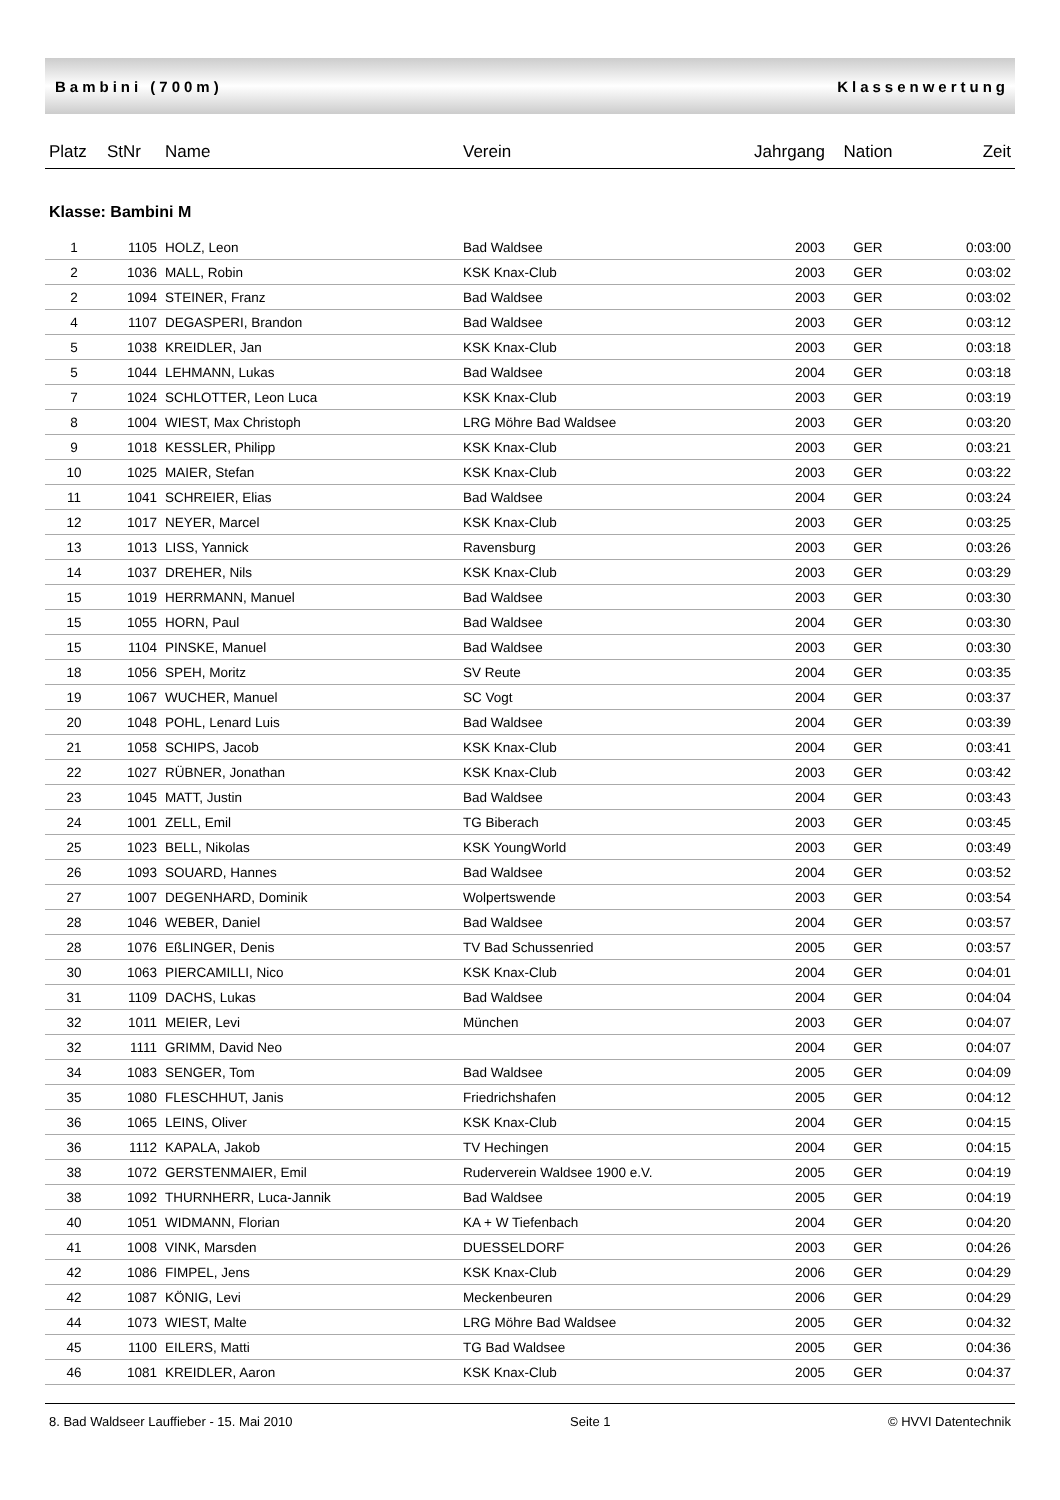Bambini (700m) Klassenwertung
| Platz | StNr | Name | Verein | Jahrgang | Nation | Zeit |
| --- | --- | --- | --- | --- | --- | --- |
| Klasse: Bambini M | | | | | | |
| 1 | 1105 | HOLZ, Leon | Bad Waldsee | 2003 | GER | 0:03:00 |
| 2 | 1036 | MALL, Robin | KSK Knax-Club | 2003 | GER | 0:03:02 |
| 2 | 1094 | STEINER, Franz | Bad Waldsee | 2003 | GER | 0:03:02 |
| 4 | 1107 | DEGASPERI, Brandon | Bad Waldsee | 2003 | GER | 0:03:12 |
| 5 | 1038 | KREIDLER, Jan | KSK Knax-Club | 2003 | GER | 0:03:18 |
| 5 | 1044 | LEHMANN, Lukas | Bad Waldsee | 2004 | GER | 0:03:18 |
| 7 | 1024 | SCHLOTTER, Leon Luca | KSK Knax-Club | 2003 | GER | 0:03:19 |
| 8 | 1004 | WIEST, Max Christoph | LRG Möhre Bad Waldsee | 2003 | GER | 0:03:20 |
| 9 | 1018 | KESSLER, Philipp | KSK Knax-Club | 2003 | GER | 0:03:21 |
| 10 | 1025 | MAIER, Stefan | KSK Knax-Club | 2003 | GER | 0:03:22 |
| 11 | 1041 | SCHREIER, Elias | Bad Waldsee | 2004 | GER | 0:03:24 |
| 12 | 1017 | NEYER, Marcel | KSK Knax-Club | 2003 | GER | 0:03:25 |
| 13 | 1013 | LISS, Yannick | Ravensburg | 2003 | GER | 0:03:26 |
| 14 | 1037 | DREHER, Nils | KSK Knax-Club | 2003 | GER | 0:03:29 |
| 15 | 1019 | HERRMANN, Manuel | Bad Waldsee | 2003 | GER | 0:03:30 |
| 15 | 1055 | HORN, Paul | Bad Waldsee | 2004 | GER | 0:03:30 |
| 15 | 1104 | PINSKE, Manuel | Bad Waldsee | 2003 | GER | 0:03:30 |
| 18 | 1056 | SPEH, Moritz | SV Reute | 2004 | GER | 0:03:35 |
| 19 | 1067 | WUCHER, Manuel | SC Vogt | 2004 | GER | 0:03:37 |
| 20 | 1048 | POHL, Lenard Luis | Bad Waldsee | 2004 | GER | 0:03:39 |
| 21 | 1058 | SCHIPS, Jacob | KSK Knax-Club | 2004 | GER | 0:03:41 |
| 22 | 1027 | RÜBNER, Jonathan | KSK Knax-Club | 2003 | GER | 0:03:42 |
| 23 | 1045 | MATT, Justin | Bad Waldsee | 2004 | GER | 0:03:43 |
| 24 | 1001 | ZELL, Emil | TG Biberach | 2003 | GER | 0:03:45 |
| 25 | 1023 | BELL, Nikolas | KSK YoungWorld | 2003 | GER | 0:03:49 |
| 26 | 1093 | SOUARD, Hannes | Bad Waldsee | 2004 | GER | 0:03:52 |
| 27 | 1007 | DEGENHARD, Dominik | Wolpertswende | 2003 | GER | 0:03:54 |
| 28 | 1046 | WEBER, Daniel | Bad Waldsee | 2004 | GER | 0:03:57 |
| 28 | 1076 | EßLINGER, Denis | TV Bad Schussenried | 2005 | GER | 0:03:57 |
| 30 | 1063 | PIERCAMILLI, Nico | KSK Knax-Club | 2004 | GER | 0:04:01 |
| 31 | 1109 | DACHS, Lukas | Bad Waldsee | 2004 | GER | 0:04:04 |
| 32 | 1011 | MEIER, Levi | München | 2003 | GER | 0:04:07 |
| 32 | 1111 | GRIMM, David Neo | | 2004 | GER | 0:04:07 |
| 34 | 1083 | SENGER, Tom | Bad Waldsee | 2005 | GER | 0:04:09 |
| 35 | 1080 | FLESCHHUT, Janis | Friedrichshafen | 2005 | GER | 0:04:12 |
| 36 | 1065 | LEINS, Oliver | KSK Knax-Club | 2004 | GER | 0:04:15 |
| 36 | 1112 | KAPALA, Jakob | TV Hechingen | 2004 | GER | 0:04:15 |
| 38 | 1072 | GERSTENMAIER, Emil | Ruderverein Waldsee 1900 e.V. | 2005 | GER | 0:04:19 |
| 38 | 1092 | THURNHERR, Luca-Jannik | Bad Waldsee | 2005 | GER | 0:04:19 |
| 40 | 1051 | WIDMANN, Florian | KA + W Tiefenbach | 2004 | GER | 0:04:20 |
| 41 | 1008 | VINK, Marsden | DUESSELDORF | 2003 | GER | 0:04:26 |
| 42 | 1086 | FIMPEL, Jens | KSK Knax-Club | 2006 | GER | 0:04:29 |
| 42 | 1087 | KÖNIG, Levi | Meckenbeuren | 2006 | GER | 0:04:29 |
| 44 | 1073 | WIEST, Malte | LRG Möhre Bad Waldsee | 2005 | GER | 0:04:32 |
| 45 | 1100 | EILERS, Matti | TG Bad Waldsee | 2005 | GER | 0:04:36 |
| 46 | 1081 | KREIDLER, Aaron | KSK Knax-Club | 2005 | GER | 0:04:37 |
8. Bad Waldseer Lauffieber - 15. Mai 2010 Seite 1 © HVVI Datentechnik